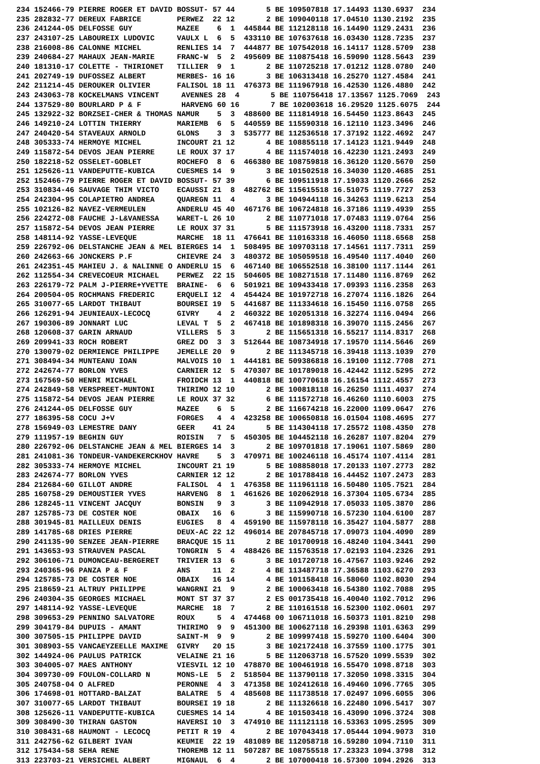234 152466-79 PIERRE ROGER ET DAVID BOSSUT- 57 44       5 BE 109507818 17.14493 1130.6937  234
235 282832-77 DEREUX FABRICE        PERWEZ  22 12       2 BE 109040118 17.04510 1130.2192  235
236 241244-05 DELFOSSE GUY          MAZEE    6  1  445844 BE 112128118 16.14490 1129.2431  236
237 243107-25 LABOUREIX LUDOVIC     VAULX L  6  5  433110 BE 107637618 16.03430 1128.7235  237
238 216008-86 CALONNE MICHEL        RENLIES 14  7  444877 BE 107542018 16.14117 1128.5709  238
239 240684-27 MAHAUX JEAN-MARIE     FRANC-W  5  2  495609 BE 110875418 16.59090 1128.5643  239
240 181310-17 COLETTE - THIRIONET   TILLIER  9  1       2 BE 110725218 17.01212 1128.0780  240
241 202749-19 DUFOSSEZ ALBERT       MERBES- 16 16       3 BE 106313418 16.25270 1127.4584  241
242 211214-45 DEROUKER OLIVIER      FALISOL 18 11  476373 BE 111967918 16.42530 1126.4880  242
243 243063-78 KOCKELMANS VINCENT     AVENNES 28  4       5 BE 110756418 17.13567 1125.7069  243
244 137529-80 BOURLARD P & F         HARVENG 60 16       7 BE 102003618 16.29520 1125.6075  244
245 132922-32 BORZSEI-CHER & THOMAS NAMUR    5  3  488600 BE 111814918 16.54450 1123.8643  245
246 149210-24 LOTTIN THIERRY        MARIEMB  6  5  440559 BE 115590318 16.12110 1123.3496  246
247 240420-54 STAVEAUX ARNOLD       GLONS    3  3  535777 BE 112536518 17.37192 1122.4692  247
248 305333-74 HERMOYE MICHEL        INCOURT 21 12       4 BE 108855118 17.14123 1121.9449  248
249 115872-54 DEVOS JEAN PIERRE     LE ROUX 37 17       4 BE 111574018 16.42230 1121.2493  249
250 182218-52 OSSELET-GOBLET        ROCHEFO  8  6  466380 BE 108759818 16.36120 1120.5670  250
251 125626-11 VANDEPUTTE-KUBICA     CUESMES 14  9       3 BE 101502518 16.34030 1120.4685  251
252 152466-79 PIERRE ROGER ET DAVID BOSSUT- 57 39       6 BE 109511918 17.19033 1120.2666  252
253 310834-46 SAUVAGE THIM VICTO    ECAUSSI 21  8  482762 BE 115615518 16.51075 1119.7727  253
254 242304-95 COLAPIETRO ANDREA     QUAREGN 11  4       3 BE 104944118 16.34263 1119.6213  254
255 102126-82 NAVEZ-VERMEULEN       ANDERLU 45 40  467176 BE 106724818 16.37186 1119.4939  255
256 224272-08 FAUCHE J-L&VANESSA    WARET-L 26 10       2 BE 110771018 17.07483 1119.0764  256
257 115872-54 DEVOS JEAN PIERRE     LE ROUX 37 31       5 BE 111573918 16.43200 1118.7331  257
258 148114-92 YASSE-LEVEQUE         MARCHE  18 11  476641 BE 110163318 16.46050 1118.6568  258
259 226792-06 DELSTANCHE JEAN & MEL BIERGES 14  1  508495 BE 109703118 17.14561 1117.7311  259
260 242663-66 JONCKERS P.F          CHIEVRE 24  3  480372 BE 105059518 16.49540 1117.4040  260
261 242351-45 MAHIEU J. & NALINNE O ANDERLU 15  6  467140 BE 106552518 16.38100 1117.1144  261
262 112554-34 CREVECOEUR MICHAEL    PERWEZ  22 15  504605 BE 108271518 17.11480 1116.8769  262
263 226179-72 PALM J-PIERRE+YVETTE  BRAINE-  6  6  501921 BE 109433418 17.09393 1116.2358  263
264 200504-05 ROCHMANS FREDERIC     ERQUELI 12  4  454424 BE 101972718 16.27074 1116.1826  264
265 310077-65 LARDOT THIBAUT        BOURSEI 19  5  441687 BE 111334618 16.15450 1116.0758  265
266 126291-94 JEUNIEAUX-LECOCQ      GIVRY    4  2  460322 BE 102051318 16.32274 1116.0494  266
267 190306-89 JONNART LUC           LEVAL T  5  2  467418 BE 101898318 16.39070 1115.2456  267
268 120608-37 GARIN ARNAUD          VILLERS  5  3       2 BE 115651318 16.55217 1114.8317  268
269 209941-33 ROCH ROBERT           GREZ DO  3  3  512644 BE 108734918 17.19570 1114.5646  269
270 130079-02 DERMIENCE PHILIPPE    JEMELLE 20  9       2 BE 111345718 16.39418 1113.1039  270
271 308494-34 MUNTEANU IOAN         MALVOIS 10  1  444181 BE 509386818 16.19100 1112.7708  271
272 242674-77 BORLON YVES           CARNIER 12  5  470307 BE 101789018 16.42442 1112.5295  272
273 167569-50 HENRI MICHAEL         FROIDCH 13  1  440818 BE 100770618 16.16154 1112.4557  273
274 242849-58 VERSPREET-MUNTONI     THIRIMO 12 10       2 BE 100818118 16.26250 1111.4037  274
275 115872-54 DEVOS JEAN PIERRE     LE ROUX 37 32       6 BE 111572718 16.46260 1110.6003  275
276 241244-05 DELFOSSE GUY          MAZEE    6  5       2 BE 116674218 16.22000 1109.0647  276
277 186395-58 COCU J+V              FORGES   4  4  423258 BE 100650818 16.01504 1108.4695  277
278 156949-03 LEMESTRE DANY         GEER    41 24       5 BE 114304118 17.25572 1108.4350  278
279 111957-19 BEGHIN GUY            ROISIN   7  5  450305 BE 104452118 16.26287 1107.8204  279
280 226792-06 DELSTANCHE JEAN & MEL BIERGES 14  3       2 BE 109701818 17.19061 1107.5869  280
281 241081-36 TONDEUR-VANDEKERCKHOV HAVRE    5  3  470971 BE 100246118 16.45174 1107.4114  281
282 305333-74 HERMOYE MICHEL        INCOURT 21 19       5 BE 108858018 17.20133 1107.2773  282
283 242674-77 BORLON YVES           CARNIER 12 12       2 BE 101788418 16.44452 1107.2473  283
284 212684-60 GILLOT ANDRE          FALISOL  4  1  476358 BE 111961118 16.50480 1105.7521  284
285 160758-29 DEMOUSTIER YVES       HARVENG  8  1  461626 BE 102062918 16.37304 1105.6734  285
286 128245-11 VINCENT JACQUY        BONSIN   9  3       3 BE 110942918 17.05033 1105.3870  286
287 125785-73 DE COSTER NOE         OBAIX   16  6       3 BE 115990718 16.57230 1104.6100  287
288 301945-81 MAILLEUX DENIS        EUGIES   8  4  459190 BE 115978118 16.35427 1104.5877  288
289 141785-68 DRIES PIERRE          DEUX-AC 22 12  496014 BE 207845718 17.09073 1104.4090  289
290 241135-90 SENZEE JEAN-PIERRE    BRACQUE 15 11       2 BE 101700918 16.48240 1104.3441  290
291 143653-93 STRAUVEN PASCAL       TONGRIN  5  4  488426 BE 115763518 17.02193 1104.2326  291
292 306106-71 DUMONCEAU-BERGERET    TRIVIER 13  6       3 BE 101720718 16.47567 1103.9246  292
293 240365-96 PANZA P & F           ANS     11  2       4 BE 113487718 17.36588 1103.6270  293
294 125785-73 DE COSTER NOE         OBAIX   16 14       4 BE 101158418 16.58060 1102.8030  294
295 218659-21 ALTRUY PHILIPPE       WANGRNI 21  9       2 BE 100063418 16.54380 1102.7088  295
296 240304-35 GEORGES MICHAEL       MONT ST 37 37       2 ES 001735418 16.40040 1102.7012  296
297 148114-92 YASSE-LEVEQUE         MARCHE  18  7       2 BE 110161518 16.52300 1102.0601  297
298 309653-29 PENNINO SALVATORE     ROUX     5  4  474468 00 106711018 16.50373 1101.8210  298
299 304179-84 DUPUIS - AMANT        THIRIMO  9  9  451300 BE 100627118 16.29398 1101.6363  299
300 307505-15 PHILIPPE DAVID        SAINT-M  9  9       2 BE 109997418 15.59270 1100.6404  300
301 308903-55 VANCAEYZEELLE MAXIME  GIVRY   20 15       3 BE 102172418 16.37559 1100.1775  301
302 144924-06 PAULUS PATRICK        VELAINE 21 16       5 BE 112063718 16.57520 1099.5539  302
303 304005-07 MAES ANTHONY          VIESVIL 12 10  478870 BE 100461918 16.55470 1098.8718  303
304 309730-09 FOULON-COLLARD N      MONS-LE  5  2  518504 BE 113790118 17.32050 1098.3315  304
305 240758-04 O ALFRED              PERONNE  4  3  471358 BE 102412618 16.49460 1096.7765  305
306 174698-01 HOTTARD-BALZAT        BALATRE  5  4  485608 BE 111738518 17.02497 1096.6055  306
307 310077-65 LARDOT THIBAUT        BOURSEI 19 18       2 BE 111326618 16.22480 1096.5417  307
308 125626-11 VANDEPUTTE-KUBICA     CUESMES 14 14       4 BE 101503418 16.43090 1096.3724  308
309 308490-30 THIRAN GASTON         HAVERSI 10  3  474910 BE 111121118 16.53363 1095.2595  309
310 308431-68 HAUMONT - LECOCQ      PETIT R 19  4       2 BE 107043418 17.05444 1094.9073  310
311 242756-62 GILBERT IVAN          KEUMIE  22 19  481089 BE 112058718 16.59280 1094.7110  311
312 175434-58 SEHA RENE             THOREMB 12 11  507287 BE 108755518 17.23323 1094.3798  312
313 223703-21 VERSICHEL ALBERT      MIGNAUL  6  4       2 BE 107000418 16.57300 1094.2926  313